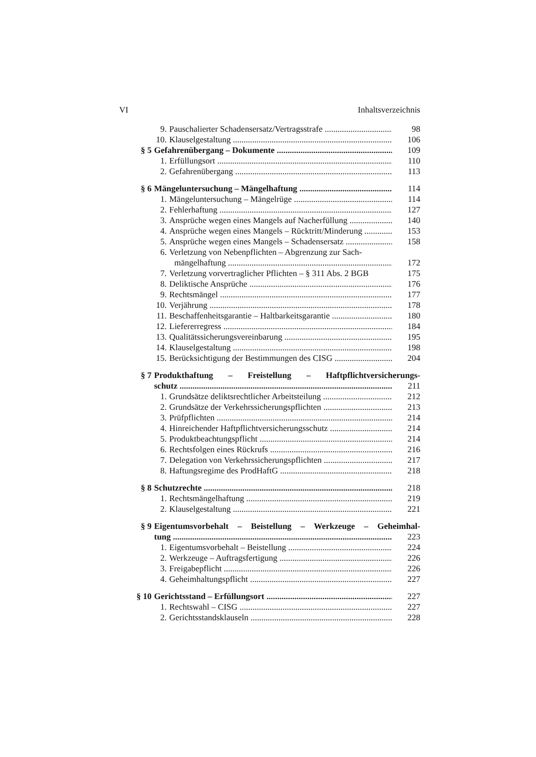VI Inhaltsverzeichnis
9. Pauschalierter Schadensersatz/Vertragsstrafe 98
10. Klauselgestaltung 106
§ 5 Gefahrenübergang – Dokumente 109
1. Erfüllungsort 110
2. Gefahrenübergang 113
§ 6 Mängeluntersuchung – Mängelhaftung 114
1. Mängeluntersuchung – Mängelrüge 114
2. Fehlerhaftung 127
3. Ansprüche wegen eines Mangels auf Nacherfüllung 140
4. Ansprüche wegen eines Mangels – Rücktritt/Minderung 153
5. Ansprüche wegen eines Mangels – Schadensersatz 158
6. Verletzung von Nebenpflichten – Abgrenzung zur Sach-
mängelhaftung 172
7. Verletzung vorvertraglicher Pflichten – § 311 Abs. 2 BGB 175
8. Deliktische Ansprüche 176
9. Rechtsmängel 177
10. Verjährung 178
11. Beschaffenheitsgarantie – Haltbarkeitsgarantie 180
12. Liefererregress 184
13. Qualitätssicherungsvereinbarung 195
14. Klauselgestaltung 198
15. Berücksichtigung der Bestimmungen des CISG 204
§ 7 Produkthaftung – Freistellung – Haftpflichtversicherungs-
schutz 211
1. Grundsätze deliktsrechtlicher Arbeitsteilung 212
2. Grundsätze der Verkehrssicherungspflichten 213
3. Prüfpflichten 214
4. Hinreichender Haftpflichtversicherungsschutz 214
5. Produktbeachtungspflicht 214
6. Rechtsfolgen eines Rückrufs 216
7. Delegation von Verkehrssicherungspflichten 217
8. Haftungsregime des ProdHaftG 218
§ 8 Schutzrechte 218
1. Rechtsmängelhaftung 219
2. Klauselgestaltung 221
§ 9 Eigentumsvorbehalt – Beistellung – Werkzeuge – Geheimhal-
tung 223
1. Eigentumsvorbehalt – Beistellung 224
2. Werkzeuge – Auftragsfertigung 226
3. Freigabepflicht 226
4. Geheimhaltungspflicht 227
§ 10 Gerichtsstand – Erfüllungsort 227
1. Rechtswahl – CISG 227
2. Gerichtsstandsklauseln 228